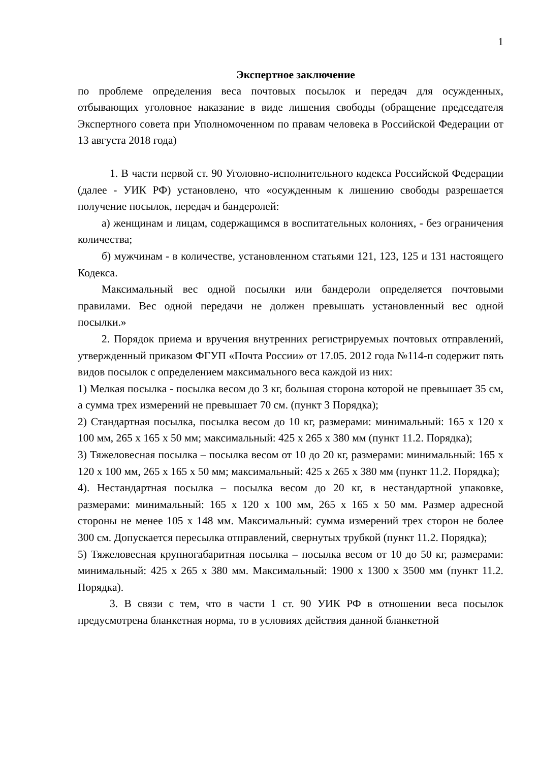1
Экспертное заключение
по проблеме определения веса почтовых посылок и передач для осужденных, отбывающих уголовное наказание в виде лишения свободы (обращение председателя Экспертного совета при Уполномоченном по правам человека в Российской Федерации от 13 августа 2018 года)
1. В части первой ст. 90 Уголовно-исполнительного кодекса Российской Федерации (далее - УИК РФ) установлено, что «осужденным к лишению свободы разрешается получение посылок, передач и бандеролей:
а) женщинам и лицам, содержащимся в воспитательных колониях, - без ограничения количества;
б) мужчинам - в количестве, установленном статьями 121, 123, 125 и 131 настоящего Кодекса.
Максимальный вес одной посылки или бандероли определяется почтовыми правилами. Вес одной передачи не должен превышать установленный вес одной посылки.»
2. Порядок приема и вручения внутренних регистрируемых почтовых отправлений, утвержденный приказом ФГУП «Почта России» от 17.05. 2012 года №114-п содержит пять видов посылок с определением максимального веса каждой из них:
1) Мелкая посылка - посылка весом до 3 кг, большая сторона которой не превышает 35 см, а сумма трех измерений не превышает 70 см. (пункт 3 Порядка);
2) Стандартная посылка, посылка весом до 10 кг, размерами: минимальный: 165 x 120 x 100 мм, 265 x 165 x 50 мм; максимальный: 425 x 265 x 380 мм (пункт 11.2. Порядка);
3) Тяжеловесная посылка – посылка весом от 10 до 20 кг, размерами: минимальный: 165 x 120 x 100 мм, 265 x 165 x 50 мм; максимальный: 425 x 265 x 380 мм (пункт 11.2. Порядка);
4). Нестандартная посылка – посылка весом до 20 кг, в нестандартной упаковке, размерами: минимальный: 165 x 120 x 100 мм, 265 x 165 x 50 мм. Размер адресной стороны не менее 105 x 148 мм. Максимальный: сумма измерений трех сторон не более 300 см. Допускается пересылка отправлений, свернутых трубкой (пункт 11.2. Порядка);
5) Тяжеловесная крупногабаритная посылка – посылка весом от 10 до 50 кг, размерами: минимальный: 425 x 265 x 380 мм. Максимальный: 1900 x 1300 x 3500 мм (пункт 11.2. Порядка).
3. В связи с тем, что в части 1 ст. 90 УИК РФ в отношении веса посылок предусмотрена бланкетная норма, то в условиях действия данной бланкетной